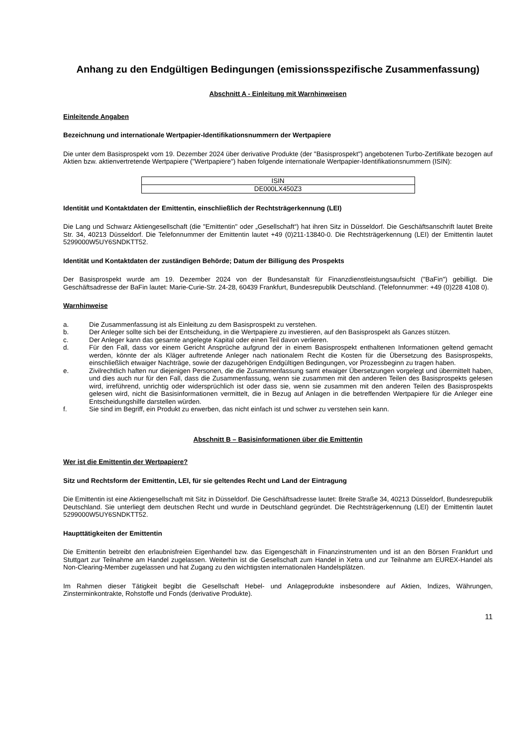Anhang zu den Endgültigen Bedingungen (emissionsspezifische Zusammenfassung)
Abschnitt A - Einleitung mit Warnhinweisen
Einleitende Angaben
Bezeichnung und internationale Wertpapier-Identifikationsnummern der Wertpapiere
Die unter dem Basisprospekt vom 19. Dezember 2024 über derivative Produkte (der "Basisprospekt") angebotenen Turbo-Zertifikate bezogen auf Aktien bzw. aktienvertretende Wertpapiere ("Wertpapiere") haben folgende internationale Wertpapier-Identifikationsnummern (ISIN):
| ISIN |
| --- |
| DE000LX450Z3 |
Identität und Kontaktdaten der Emittentin, einschließlich der Rechtsträgerkennung (LEI)
Die Lang und Schwarz Aktiengesellschaft (die "Emittentin" oder „Gesellschaft“) hat ihren Sitz in Düsseldorf. Die Geschäftsanschrift lautet Breite Str. 34, 40213 Düsseldorf. Die Telefonnummer der Emittentin lautet +49 (0)211-13840-0. Die Rechtsträgerkennung (LEI) der Emittentin lautet 5299000W5UY6SNDKTT52.
Identität und Kontaktdaten der zuständigen Behörde; Datum der Billigung des Prospekts
Der Basisprospekt wurde am 19. Dezember 2024 von der Bundesanstalt für Finanzdienstleistungsaufsicht ("BaFin") gebilligt. Die Geschäftsadresse der BaFin lautet: Marie-Curie-Str. 24-28, 60439 Frankfurt, Bundesrepublik Deutschland. (Telefonnummer: +49 (0)228 4108 0).
Warnhinweise
a. Die Zusammenfassung ist als Einleitung zu dem Basisprospekt zu verstehen.
b. Der Anleger sollte sich bei der Entscheidung, in die Wertpapiere zu investieren, auf den Basisprospekt als Ganzes stützen.
c. Der Anleger kann das gesamte angelegte Kapital oder einen Teil davon verlieren.
d. Für den Fall, dass vor einem Gericht Ansprüche aufgrund der in einem Basisprospekt enthaltenen Informationen geltend gemacht werden, könnte der als Kläger auftretende Anleger nach nationalem Recht die Kosten für die Übersetzung des Basisprospekts, einschließlich etwaiger Nachträge, sowie der dazugehörigen Endgültigen Bedingungen, vor Prozessbeginn zu tragen haben.
e. Zivilrechtlich haften nur diejenigen Personen, die die Zusammenfassung samt etwaiger Übersetzungen vorgelegt und übermittelt haben, und dies auch nur für den Fall, dass die Zusammenfassung, wenn sie zusammen mit den anderen Teilen des Basisprospekts gelesen wird, irreführend, unrichtig oder widersprüchlich ist oder dass sie, wenn sie zusammen mit den anderen Teilen des Basisprospekts gelesen wird, nicht die Basisinformationen vermittelt, die in Bezug auf Anlagen in die betreffenden Wertpapiere für die Anleger eine Entscheidungshilfe darstellen würden.
f. Sie sind im Begriff, ein Produkt zu erwerben, das nicht einfach ist und schwer zu verstehen sein kann.
Abschnitt B – Basisinformationen über die Emittentin
Wer ist die Emittentin der Wertpapiere?
Sitz und Rechtsform der Emittentin, LEI, für sie geltendes Recht und Land der Eintragung
Die Emittentin ist eine Aktiengesellschaft mit Sitz in Düsseldorf. Die Geschäftsadresse lautet: Breite Straße 34, 40213 Düsseldorf, Bundesrepublik Deutschland. Sie unterliegt dem deutschen Recht und wurde in Deutschland gegründet. Die Rechtsträgerkennung (LEI) der Emittentin lautet 5299000W5UY6SNDKTT52.
Haupttätigkeiten der Emittentin
Die Emittentin betreibt den erlaubnisfreien Eigenhandel bzw. das Eigengeschäft in Finanzinstrumenten und ist an den Börsen Frankfurt und Stuttgart zur Teilnahme am Handel zugelassen. Weiterhin ist die Gesellschaft zum Handel in Xetra und zur Teilnahme am EUREX-Handel als Non-Clearing-Member zugelassen und hat Zugang zu den wichtigsten internationalen Handelsplätzen.
Im Rahmen dieser Tätigkeit begibt die Gesellschaft Hebel- und Anlageprodukte insbesondere auf Aktien, Indizes, Währungen, Zinsterminkontrakte, Rohstoffe und Fonds (derivative Produkte).
11